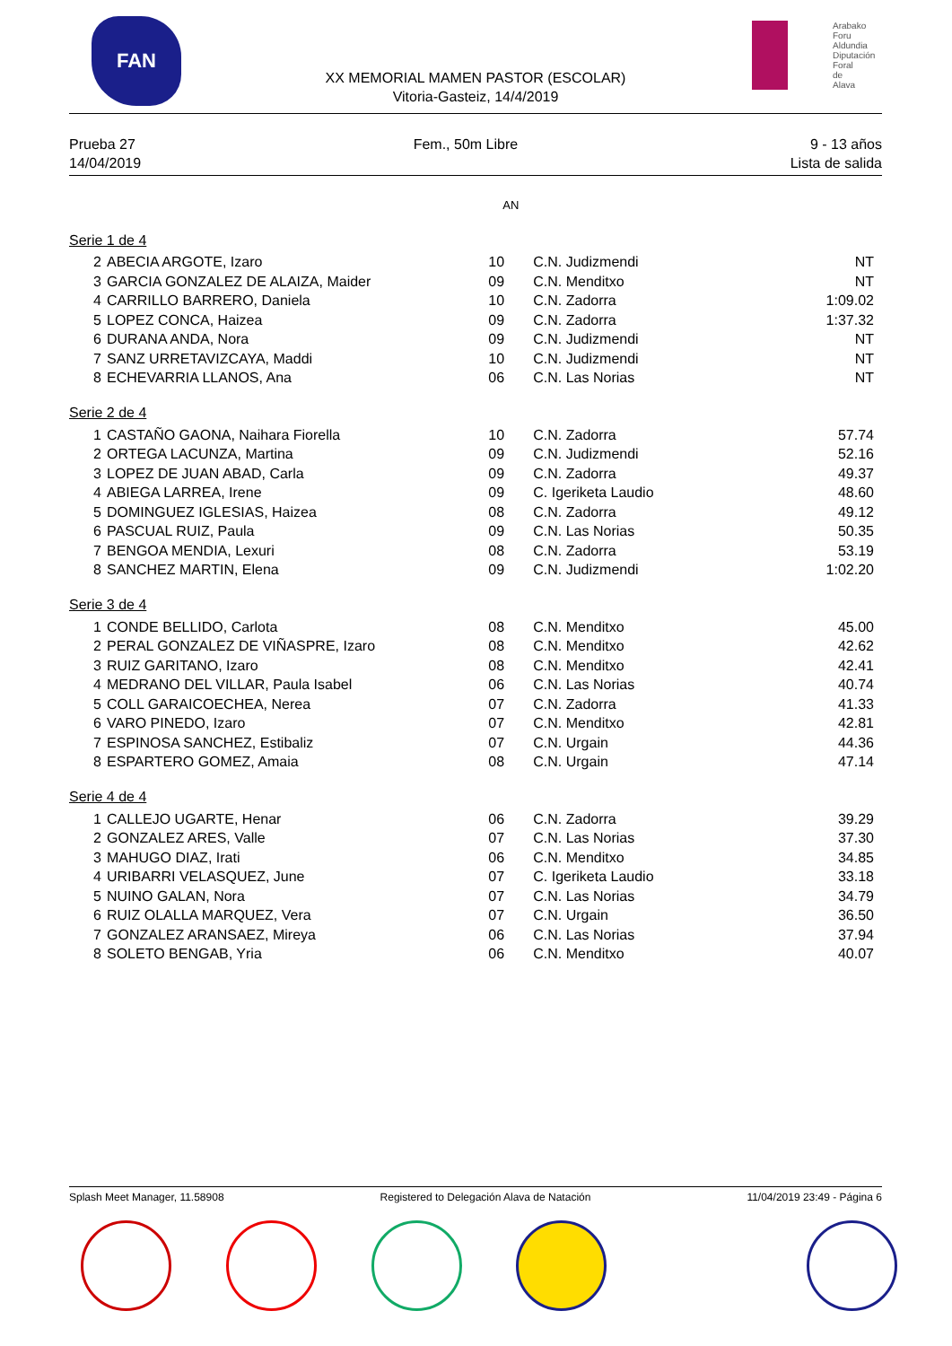FAN
Arabako Foru Aldundia
Diputación Foral de Alava
XX MEMORIAL MAMEN PASTOR (ESCOLAR)
Vitoria-Gasteiz, 14/4/2019
Prueba 27
14/04/2019
Fem., 50m Libre 9 - 13 años
Lista de salida
| | | AN | | |
| Serie 1 de 4 | | | | |
| 2 | ABECIA ARGOTE, Izaro | 10 | C.N. Judizmendi | NT |
| 3 | GARCIA GONZALEZ DE ALAIZA, Maider | 09 | C.N. Menditxo | NT |
| 4 | CARRILLO BARRERO, Daniela | 10 | C.N. Zadorra | 1:09.02 |
| 5 | LOPEZ CONCA, Haizea | 09 | C.N. Zadorra | 1:37.32 |
| 6 | DURANA ANDA, Nora | 09 | C.N. Judizmendi | NT |
| 7 | SANZ URRETAVIZCAYA, Maddi | 10 | C.N. Judizmendi | NT |
| 8 | ECHEVARRIA LLANOS, Ana | 06 | C.N. Las Norias | NT |
| Serie 2 de 4 | | | | |
| 1 | CASTAÑO GAONA, Naihara Fiorella | 10 | C.N. Zadorra | 57.74 |
| 2 | ORTEGA LACUNZA, Martina | 09 | C.N. Judizmendi | 52.16 |
| 3 | LOPEZ DE JUAN ABAD, Carla | 09 | C.N. Zadorra | 49.37 |
| 4 | ABIEGA LARREA, Irene | 09 | C. Igeriketa Laudio | 48.60 |
| 5 | DOMINGUEZ IGLESIAS, Haizea | 08 | C.N. Zadorra | 49.12 |
| 6 | PASCUAL RUIZ, Paula | 09 | C.N. Las Norias | 50.35 |
| 7 | BENGOA MENDIA, Lexuri | 08 | C.N. Zadorra | 53.19 |
| 8 | SANCHEZ MARTIN, Elena | 09 | C.N. Judizmendi | 1:02.20 |
| Serie 3 de 4 | | | | |
| 1 | CONDE BELLIDO, Carlota | 08 | C.N. Menditxo | 45.00 |
| 2 | PERAL GONZALEZ DE VIÑASPRE, Izaro | 08 | C.N. Menditxo | 42.62 |
| 3 | RUIZ GARITANO, Izaro | 08 | C.N. Menditxo | 42.41 |
| 4 | MEDRANO DEL VILLAR, Paula Isabel | 06 | C.N. Las Norias | 40.74 |
| 5 | COLL GARAICOECHEA, Nerea | 07 | C.N. Zadorra | 41.33 |
| 6 | VARO PINEDO, Izaro | 07 | C.N. Menditxo | 42.81 |
| 7 | ESPINOSA SANCHEZ, Estibaliz | 07 | C.N. Urgain | 44.36 |
| 8 | ESPARTERO GOMEZ, Amaia | 08 | C.N. Urgain | 47.14 |
| Serie 4 de 4 | | | | |
| 1 | CALLEJO UGARTE, Henar | 06 | C.N. Zadorra | 39.29 |
| 2 | GONZALEZ ARES, Valle | 07 | C.N. Las Norias | 37.30 |
| 3 | MAHUGO DIAZ, Irati | 06 | C.N. Menditxo | 34.85 |
| 4 | URIBARRI VELASQUEZ, June | 07 | C. Igeriketa Laudio | 33.18 |
| 5 | NUINO GALAN, Nora | 07 | C.N. Las Norias | 34.79 |
| 6 | RUIZ OLALLA MARQUEZ, Vera | 07 | C.N. Urgain | 36.50 |
| 7 | GONZALEZ ARANSAEZ, Mireya | 06 | C.N. Las Norias | 37.94 |
| 8 | SOLETO BENGAB, Yria | 06 | C.N. Menditxo | 40.07 |
Splash Meet Manager, 11.58908 Registered to Delegación Alava de Natación
11/04/2019 23:49 - Página 6